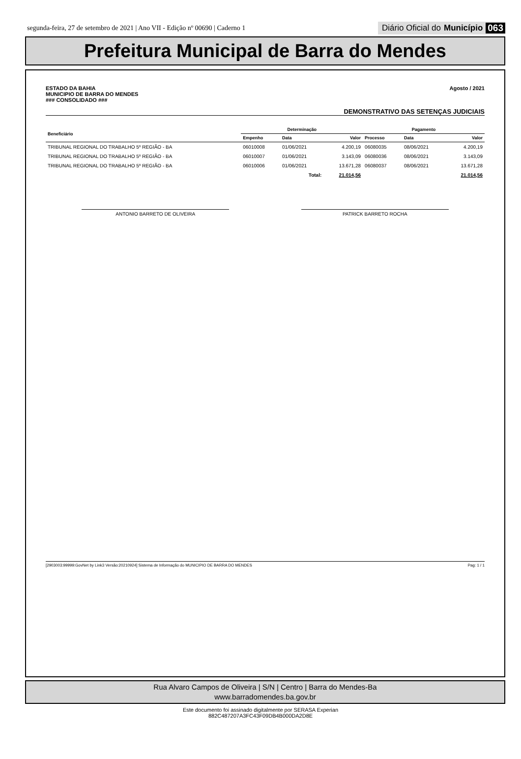segunda-feira, 27 de setembro de 2021 | Ano VII - Edição nº 00690 | Caderno 1 Diário Oficial do Município 063
Prefeitura Municipal de Barra do Mendes
ESTADO DA BAHIA
MUNICIPIO DE BARRA DO MENDES
### CONSOLIDADO ###
Agosto / 2021
DEMONSTRATIVO DAS SETENÇAS JUDICIAIS
| Beneficiário | Determinação | | | Pagamento | | |
| --- | --- | --- | --- | --- | --- | --- |
| | Empenho | Data | Valor | Processo | Data | Valor |
| TRIBUNAL REGIONAL DO TRABALHO 5º REGIÃO - BA | 06010008 | 01/06/2021 | 4.200,19 | 06080035 | 08/06/2021 | 4.200,19 |
| TRIBUNAL REGIONAL DO TRABALHO 5º REGIÃO - BA | 06010007 | 01/06/2021 | 3.143,09 | 06080036 | 08/06/2021 | 3.143,09 |
| TRIBUNAL REGIONAL DO TRABALHO 5º REGIÃO - BA | 06010006 | 01/06/2021 | 13.671,28 | 06080037 | 08/06/2021 | 13.671,28 |
| Total: | | | 21.014,56 | | | 21.014,56 |
ANTONIO BARRETO DE OLIVEIRA PATRICK BARRETO ROCHA
[2903003:99999:GovNet by Link3 Versão:20210924] Sistema de Informação do MUNICIPIO DE BARRA DO MENDES Pag: 1 / 1
Rua Alvaro Campos de Oliveira | S/N | Centro | Barra do Mendes-Ba
www.barradomendes.ba.gov.br
Este documento foi assinado digitalmente por SERASA Experian
882C487207A3FC43F09DB4B000DA2D8E